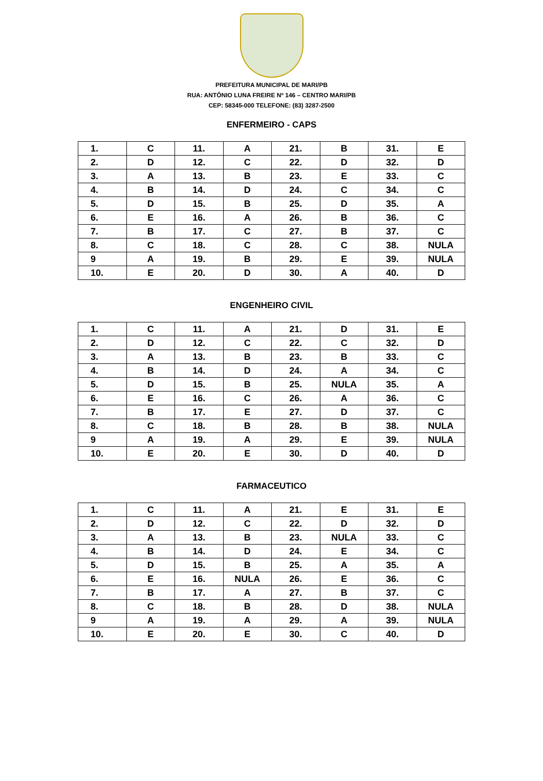PREFEITURA MUNICIPAL DE MARI/PB
RUA: ANTÔNIO LUNA FREIRE Nº 146 – CENTRO MARI/PB
CEP: 58345-000 TELEFONE: (83) 3287-2500
ENFERMEIRO - CAPS
| 1. | C | 11. | A | 21. | B | 31. | E |
| 2. | D | 12. | C | 22. | D | 32. | D |
| 3. | A | 13. | B | 23. | E | 33. | C |
| 4. | B | 14. | D | 24. | C | 34. | C |
| 5. | D | 15. | B | 25. | D | 35. | A |
| 6. | E | 16. | A | 26. | B | 36. | C |
| 7. | B | 17. | C | 27. | B | 37. | C |
| 8. | C | 18. | C | 28. | C | 38. | NULA |
| 9 | A | 19. | B | 29. | E | 39. | NULA |
| 10. | E | 20. | D | 30. | A | 40. | D |
ENGENHEIRO CIVIL
| 1. | C | 11. | A | 21. | D | 31. | E |
| 2. | D | 12. | C | 22. | C | 32. | D |
| 3. | A | 13. | B | 23. | B | 33. | C |
| 4. | B | 14. | D | 24. | A | 34. | C |
| 5. | D | 15. | B | 25. | NULA | 35. | A |
| 6. | E | 16. | C | 26. | A | 36. | C |
| 7. | B | 17. | E | 27. | D | 37. | C |
| 8. | C | 18. | B | 28. | B | 38. | NULA |
| 9 | A | 19. | A | 29. | E | 39. | NULA |
| 10. | E | 20. | E | 30. | D | 40. | D |
FARMACEUTICO
| 1. | C | 11. | A | 21. | E | 31. | E |
| 2. | D | 12. | C | 22. | D | 32. | D |
| 3. | A | 13. | B | 23. | NULA | 33. | C |
| 4. | B | 14. | D | 24. | E | 34. | C |
| 5. | D | 15. | B | 25. | A | 35. | A |
| 6. | E | 16. | NULA | 26. | E | 36. | C |
| 7. | B | 17. | A | 27. | B | 37. | C |
| 8. | C | 18. | B | 28. | D | 38. | NULA |
| 9 | A | 19. | A | 29. | A | 39. | NULA |
| 10. | E | 20. | E | 30. | C | 40. | D |